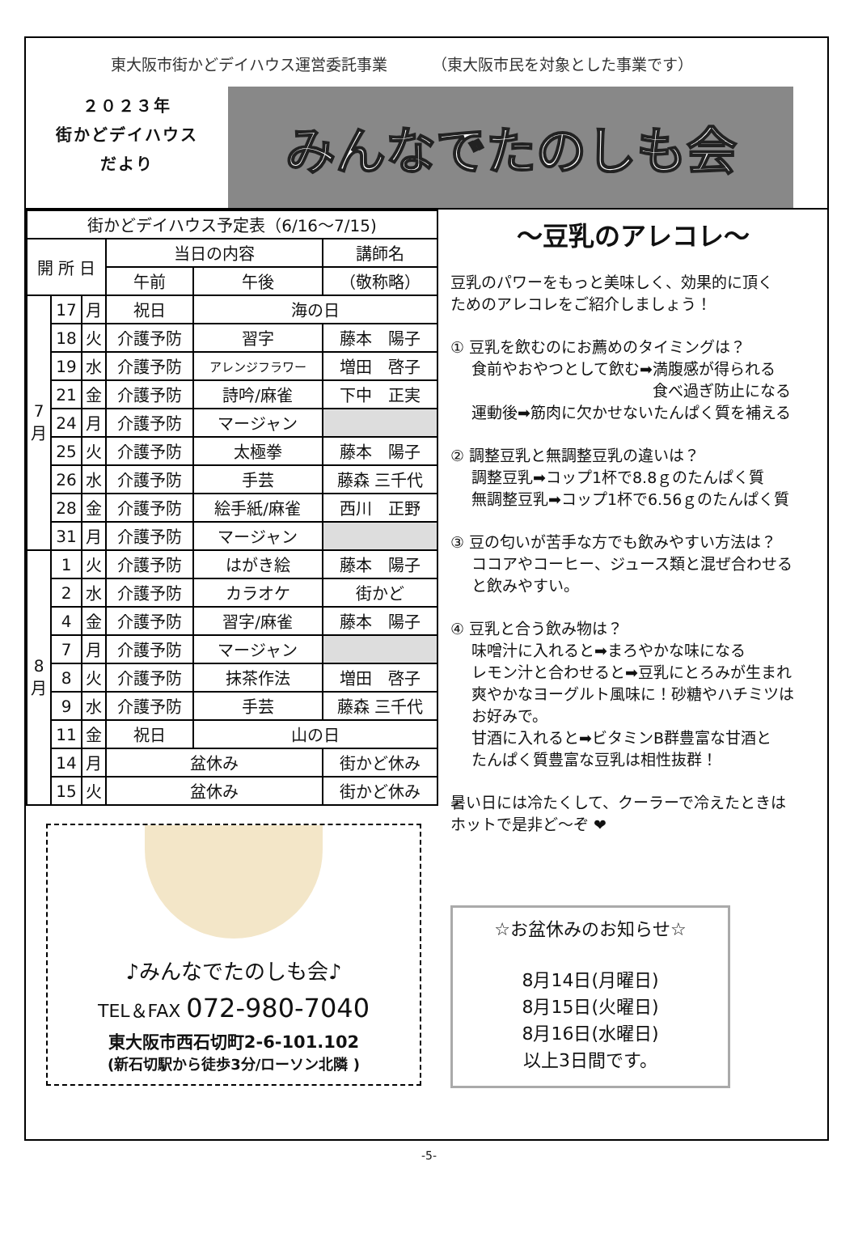東大阪市街かどデイハウス運営委託事業 （東大阪市民を対象とした事業です）
２０２３年
街かどデイハウス
だより
みんなでたのしも会
| 街かどデイハウス予定表（6/16～7/15) | | | | | |
| --- | --- | --- | --- | --- | --- |
| 開 所 日 | | | 当日の内容 | | 講師名 |
| | | | 午前 | 午後 | （敬称略） |
| 7 月 | 17 | 月 | 祝日 | 海の日 | |
| | 18 | 火 | 介護予防 | 習字 | 藤本 陽子 |
| | 19 | 水 | 介護予防 | アレンジフラワー | 増田 啓子 |
| | 21 | 金 | 介護予防 | 詩吟/麻雀 | 下中 正実 |
| | 24 | 月 | 介護予防 | マージャン | |
| | 25 | 火 | 介護予防 | 太極拳 | 藤本 陽子 |
| | 26 | 水 | 介護予防 | 手芸 | 藤森 三千代 |
| | 28 | 金 | 介護予防 | 絵手紙/麻雀 | 西川 正野 |
| | 31 | 月 | 介護予防 | マージャン | |
| 8 月 | 1 | 火 | 介護予防 | はがき絵 | 藤本 陽子 |
| | 2 | 水 | 介護予防 | カラオケ | 街かど |
| | 4 | 金 | 介護予防 | 習字/麻雀 | 藤本 陽子 |
| | 7 | 月 | 介護予防 | マージャン | |
| | 8 | 火 | 介護予防 | 抹茶作法 | 増田 啓子 |
| | 9 | 水 | 介護予防 | 手芸 | 藤森 三千代 |
| | 11 | 金 | 祝日 | 山の日 | |
| | 14 | 月 | 盆休み | | 街かど休み |
| | 15 | 火 | 盆休み | | 街かど休み |
♪みんなでたのしも会♪
TEL＆FAX 072-980-7040
東大阪市西石切町2-6-101.102
(新石切駅から徒歩3分/ローソン北隣 )
～豆乳のアレコレ～
豆乳のパワーをもっと美味しく、効果的に頂く
ためのアレコレをご紹介しましょう！
① 豆乳を飲むのにお薦めのタイミングは？
食前やおやつとして飲む➡満腹感が得られる
食べ過ぎ防止になる
運動後➡筋肉に欠かせないたんぱく質を補える
② 調整豆乳と無調整豆乳の違いは？
調整豆乳➡コップ1杯で8.8ｇのたんぱく質
無調整豆乳➡コップ1杯で6.56ｇのたんぱく質
③ 豆の匂いが苦手な方でも飲みやすい方法は？
ココアやコーヒー、ジュース類と混ぜ合わせる
と飲みやすい。
④ 豆乳と合う飲み物は？
味噌汁に入れると➡まろやかな味になる
レモン汁と合わせると➡豆乳にとろみが生まれ
爽やかなヨーグルト風味に！砂糖やハチミツは
お好みで。
甘酒に入れると➡ビタミンB群豊富な甘酒と
たんぱく質豊富な豆乳は相性抜群！
暑い日には冷たくして、クーラーで冷えたときは
ホットで是非ど～ぞ ❤
☆お盆休みのお知らせ☆
8月14日(月曜日)
8月15日(火曜日)
8月16日(水曜日)
以上3日間です。
-5-